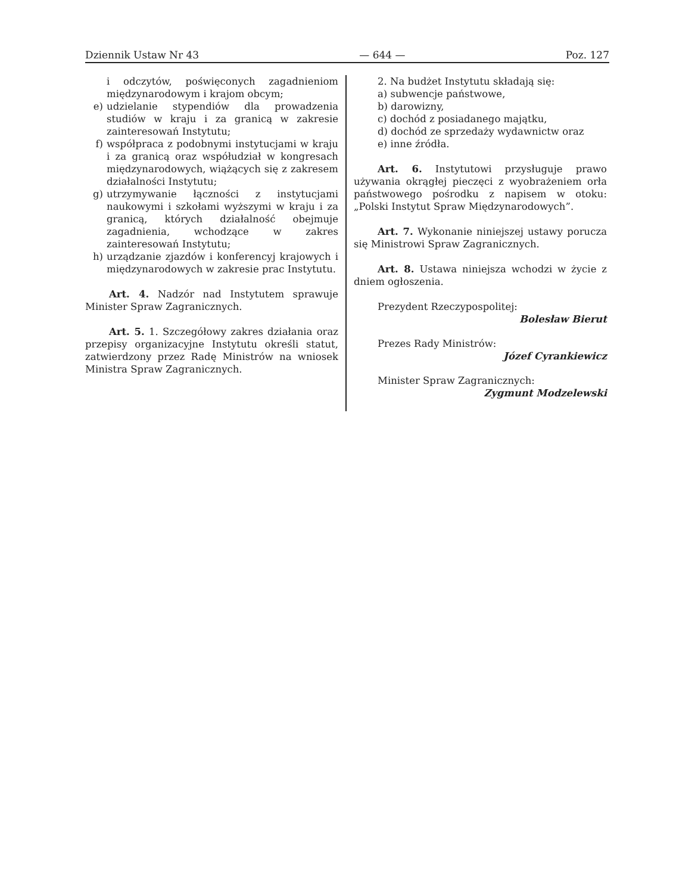Dziennik Ustaw Nr 43 — 644 — Poz. 127
i odczytów, poświęconych zagadnieniom międzynarodowym i krajom obcym;
e) udzielanie stypendiów dla prowadzenia studiów w kraju i za granicą w zakresie zainteresowań Instytutu;
f) współpraca z podobnymi instytucjami w kraju i za granicą oraz współudział w kongresach międzynarodowych, wiążących się z zakresem działalności Instytutu;
g) utrzymywanie łączności z instytucjami naukowymi i szkołami wyższymi w kraju i za granicą, których działalność obejmuje zagadnienia, wchodzące w zakres zainteresowań Instytutu;
h) urządzanie zjazdów i konferencyj krajowych i międzynarodowych w zakresie prac Instytutu.
Art. 4. Nadzór nad Instytutem sprawuje Minister Spraw Zagranicznych.
Art. 5. 1. Szczegółowy zakres działania oraz przepisy organizacyjne Instytutu określi statut, zatwierdzony przez Radę Ministrów na wniosek Ministra Spraw Zagranicznych.
2. Na budżet Instytutu składają się:
a) subwencje państwowe,
b) darowizny,
c) dochód z posiadanego majątku,
d) dochód ze sprzedaży wydawnictw oraz
e) inne źródła.
Art. 6. Instytutowi przysługuje prawo używania okrągłej pieczęci z wyobrażeniem orła państwowego pośrodku z napisem w otoku: „Polski Instytut Spraw Międzynarodowych”.
Art. 7. Wykonanie niniejszej ustawy porucza się Ministrowi Spraw Zagranicznych.
Art. 8. Ustawa niniejsza wchodzi w życie z dniem ogłoszenia.
Prezydent Rzeczypospolitej:
Bolesław Bierut
Prezes Rady Ministrów:
Józef Cyrankiewicz
Minister Spraw Zagranicznych:
Zygmunt Modzelewski